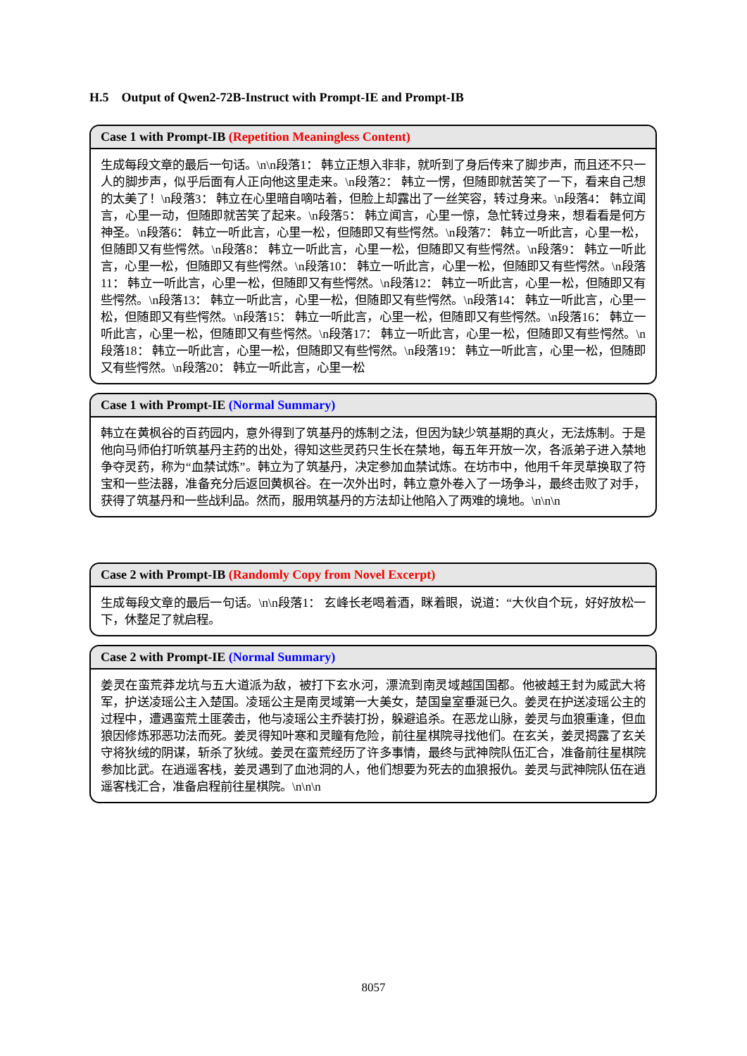H.5 Output of Qwen2-72B-Instruct with Prompt-IE and Prompt-IB
Case 1 with Prompt-IB (Repetition Meaningless Content)
生成每段文章的最后一句话。\n\n段落1： 韩立正想入非非，就听到了身后传来了脚步声，而且还不只一人的脚步声，似乎后面有人正向他这里走来。\n段落2： 韩立一愣，但随即就苦笑了一下，看来自己想的太美了！\n段落3： 韩立在心里暗自嘀咕着，但脸上却露出了一丝笑容，转过身来。\n段落4： 韩立闻言，心里一动，但随即就苦笑了起来。\n段落5： 韩立闻言，心里一惊，急忙转过身来，想看看是何方神圣。\n段落6： 韩立一听此言，心里一松，但随即又有些愕然。\n段落7： 韩立一听此言，心里一松，但随即又有些愕然。\n段落8： 韩立一听此言，心里一松，但随即又有些愕然。\n段落9： 韩立一听此言，心里一松，但随即又有些愕然。\n段落10： 韩立一听此言，心里一松，但随即又有些愕然。\n段落11： 韩立一听此言，心里一松，但随即又有些愕然。\n段落12： 韩立一听此言，心里一松，但随即又有些愕然。\n段落13： 韩立一听此言，心里一松，但随即又有些愕然。\n段落14： 韩立一听此言，心里一松，但随即又有些愕然。\n段落15： 韩立一听此言，心里一松，但随即又有些愕然。\n段落16： 韩立一听此言，心里一松，但随即又有些愕然。\n段落17： 韩立一听此言，心里一松，但随即又有些愕然。\n段落18： 韩立一听此言，心里一松，但随即又有些愕然。\n段落19： 韩立一听此言，心里一松，但随即又有些愕然。\n段落20： 韩立一听此言，心里一松
Case 1 with Prompt-IE (Normal Summary)
韩立在黄枫谷的百药园内，意外得到了筑基丹的炼制之法，但因为缺少筑基期的真火，无法炼制。于是他向马师伯打听筑基丹主药的出处，得知这些灵药只生长在禁地，每五年开放一次，各派弟子进入禁地争夺灵药，称为“血禁试炼”。韩立为了筑基丹，决定参加血禁试炼。在坊市中，他用千年灵草换取了符宝和一些法器，准备充分后返回黄枫谷。在一次外出时，韩立意外卷入了一场争斗，最终击败了对手，获得了筑基丹和一些战利品。然而，服用筑基丹的方法却让他陷入了两难的境地。\n\n\n
Case 2 with Prompt-IB (Randomly Copy from Novel Excerpt)
生成每段文章的最后一句话。\n\n段落1： 玄峰长老喝着酒，眯着眼，说道：“大伙自个玩，好好放松一下，休整足了就启程。
Case 2 with Prompt-IE (Normal Summary)
姜灵在蛮荒莽龙坑与五大道派为敌，被打下玄水河，漂流到南灵域越国国都。他被越王封为威武大将军，护送凌瑶公主入楚国。凌瑶公主是南灵域第一大美女，楚国皇室垂涎已久。姜灵在护送凌瑶公主的过程中，遭遇蛮荒土匪袭击，他与凌瑶公主乔装打扮，躲避追杀。在恶龙山脉，姜灵与血狼重逢，但血狼因修炼邪恶功法而死。姜灵得知叶寒和灵瞳有危险，前往星棋院寻找他们。在玄关，姜灵揭露了玄关守将狄绒的阴谋，斩杀了狄绒。姜灵在蛮荒经历了许多事情，最终与武神院队伍汇合，准备前往星棋院参加比武。在逍遥客栈，姜灵遇到了血池洞的人，他们想要为死去的血狼报仇。姜灵与武神院队伍在逍遥客栈汇合，准备启程前往星棋院。\n\n\n
8057